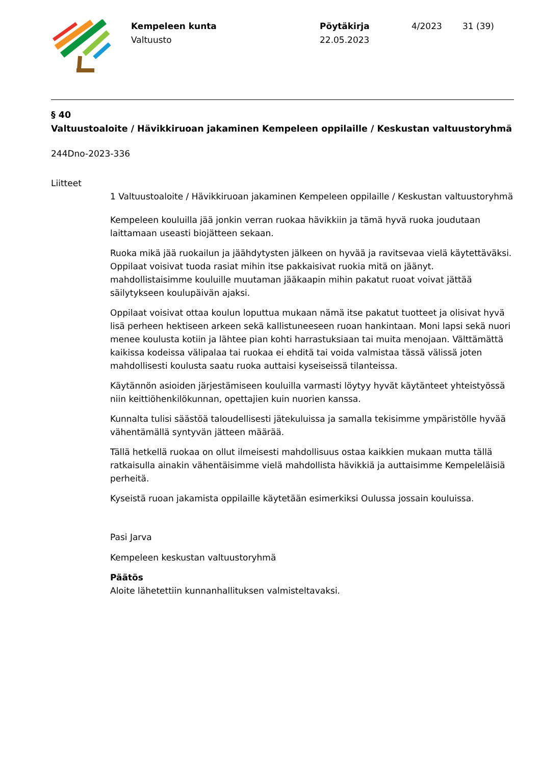Kempeleen kunta
Valtuusto
Pöytäkirja
22.05.2023
4/2023 31 (39)
§ 40
Valtuustoaloite / Hävikkiruoan jakaminen Kempeleen oppilaille / Keskustan valtuustoryhmä
244Dno-2023-336
Liitteet
1 Valtuustoaloite / Hävikkiruoan jakaminen Kempeleen oppilaille / Keskustan valtuustoryhmä
Kempeleen kouluilla jää jonkin verran ruokaa hävikkiin ja tämä hyvä ruoka joudutaan laittamaan useasti biojätteen sekaan.
Ruoka mikä jää ruokailun ja jäähdytysten jälkeen on hyvää ja ravitsevaa vielä käytettäväksi. Oppilaat voisivat tuoda rasiat mihin itse pakkaisivat ruokia mitä on jäänyt. mahdollistaisimme kouluille muutaman jääkaapin mihin pakatut ruoat voivat jättää säilytykseen koulupäivän ajaksi.
Oppilaat voisivat ottaa koulun loputtua mukaan nämä itse pakatut tuotteet ja olisivat hyvä lisä perheen hektiseen arkeen sekä kallistuneeseen ruoan hankintaan. Moni lapsi sekä nuori menee koulusta kotiin ja lähtee pian kohti harrastuksiaan tai muita menojaan. Välttämättä kaikissa kodeissa välipalaa tai ruokaa ei ehditä tai voida valmistaa tässä välissä joten mahdollisesti koulusta saatu ruoka auttaisi kyseiseissä tilanteissa.
Käytännön asioiden järjestämiseen kouluilla varmasti löytyy hyvät käytänteet yhteistyössä niin keittiöhenkilökunnan, opettajien kuin nuorien kanssa.
Kunnalta tulisi säästöä taloudellisesti jätekuluissa ja samalla tekisimme ympäristölle hyvää vähentämällä syntyvän jätteen määrää.
Tällä hetkellä ruokaa on ollut ilmeisesti mahdollisuus ostaa kaikkien mukaan mutta tällä ratkaisulla ainakin vähentäisimme vielä mahdollista hävikkiä ja auttaisimme Kempeleläisiä perheitä.
Kyseistä ruoan jakamista oppilaille käytetään esimerkiksi Oulussa jossain kouluissa.
Pasi Jarva
Kempeleen keskustan valtuustoryhmä
Päätös
Aloite lähetettiin kunnanhallituksen valmisteltavaksi.